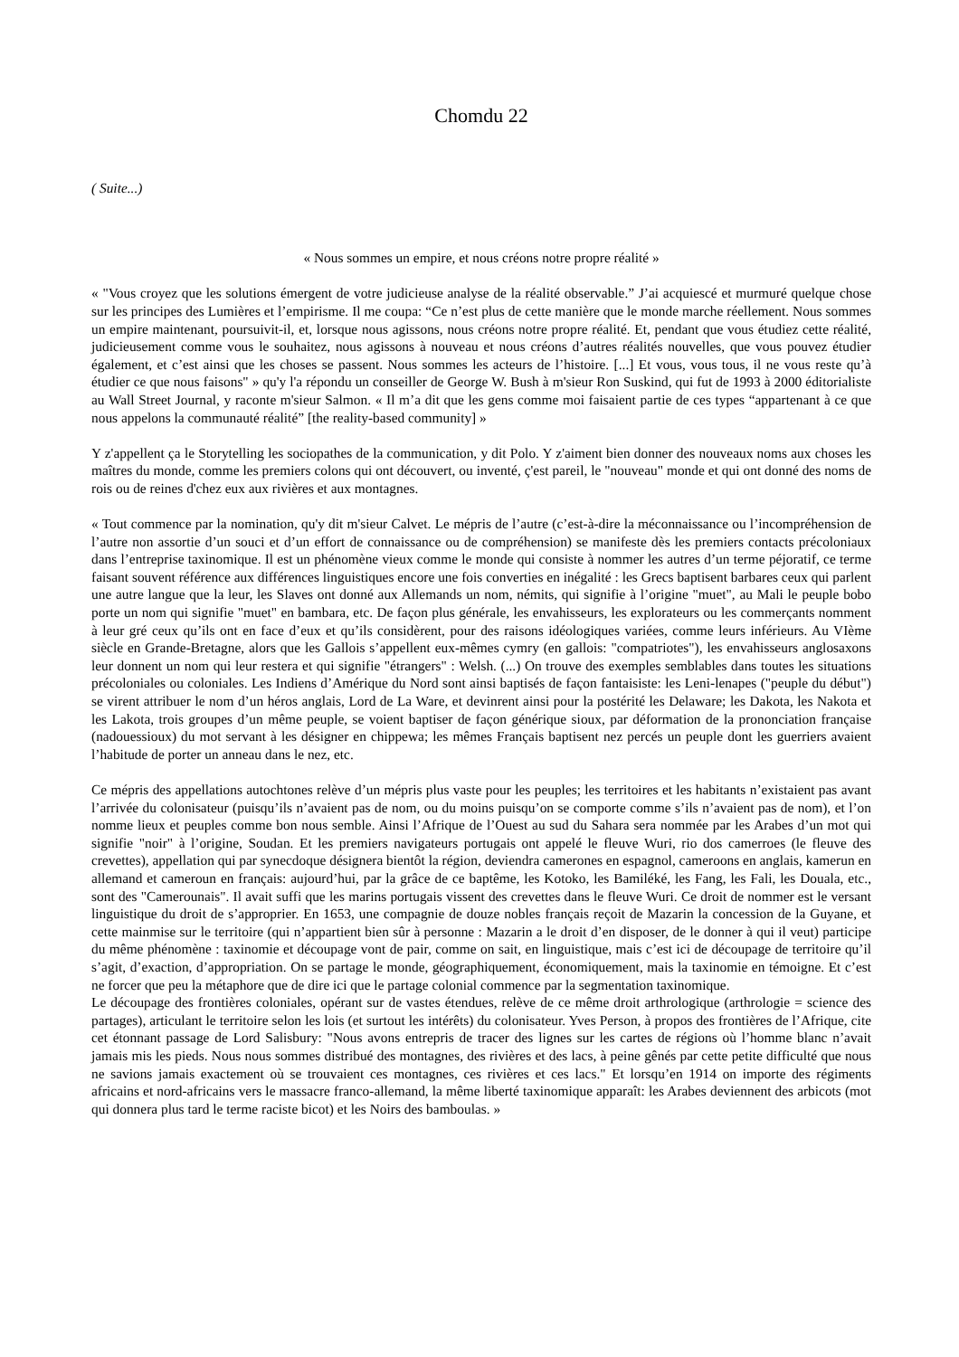Chomdu 22
( Suite...)
« Nous sommes un empire, et nous créons notre propre réalité »
« "Vous croyez que les solutions émergent de votre judicieuse analyse de la réalité observable.” J’ai acquiescé et murmuré quelque chose sur les principes des Lumières et l’empirisme. Il me coupa: “Ce n’est plus de cette manière que le monde marche réellement. Nous sommes un empire maintenant, poursuivit-il, et, lorsque nous agissons, nous créons notre propre réalité. Et, pendant que vous étudiez cette réalité, judicieusement comme vous le souhaitez, nous agissons à nouveau et nous créons d’autres réalités nouvelles, que vous pouvez étudier également, et c’est ainsi que les choses se passent. Nous sommes les acteurs de l’histoire. [...] Et vous, vous tous, il ne vous reste qu’à étudier ce que nous faisons" » qu'y l'a répondu un conseiller de George W. Bush à m'sieur Ron Suskind, qui fut de 1993 à 2000 éditorialiste au Wall Street Journal, y raconte m'sieur Salmon. « Il m’a dit que les gens comme moi faisaient partie de ces types “appartenant à ce que nous appelons la communauté réalité” [the reality-based community] »
Y z'appellent ça le Storytelling les sociopathes de la communication, y dit Polo. Y z'aiment bien donner des nouveaux noms aux choses les maîtres du monde, comme les premiers colons qui ont découvert, ou inventé, ç'est pareil, le "nouveau" monde et qui ont donné des noms de rois ou de reines d'chez eux aux rivières et aux montagnes.
« Tout commence par la nomination, qu'y dit m'sieur Calvet. Le mépris de l’autre (c’est-à-dire la méconnaissance ou l’incompréhension de l’autre non assortie d’un souci et d’un effort de connaissance ou de compréhension) se manifeste dès les premiers contacts précoloniaux dans l’entreprise taxinomique. Il est un phénomène vieux comme le monde qui consiste à nommer les autres d’un terme péjoratif, ce terme faisant souvent référence aux différences linguistiques encore une fois converties en inégalité : les Grecs baptisent barbares ceux qui parlent une autre langue que la leur, les Slaves ont donné aux Allemands un nom, némits, qui signifie à l’origine "muet", au Mali le peuple bobo porte un nom qui signifie "muet" en bambara, etc. De façon plus générale, les envahisseurs, les explorateurs ou les commerçants nomment à leur gré ceux qu’ils ont en face d’eux et qu’ils considèrent, pour des raisons idéologiques variées, comme leurs inférieurs. Au VIème siècle en Grande-Bretagne, alors que les Gallois s’appellent eux-mêmes cymry (en gallois: "compatriotes"), les envahisseurs anglosaxons leur donnent un nom qui leur restera et qui signifie "étrangers" : Welsh. (...) On trouve des exemples semblables dans toutes les situations précoloniales ou coloniales. Les Indiens d’Amérique du Nord sont ainsi baptisés de façon fantaisiste: les Leni-lenapes ("peuple du début") se virent attribuer le nom d’un héros anglais, Lord de La Ware, et devinrent ainsi pour la postérité les Delaware; les Dakota, les Nakota et les Lakota, trois groupes d’un même peuple, se voient baptiser de façon générique sioux, par déformation de la prononciation française (nadouessioux) du mot servant à les désigner en chippewa; les mêmes Français baptisent nez percés un peuple dont les guerriers avaient l’habitude de porter un anneau dans le nez, etc.
Ce mépris des appellations autochtones relève d’un mépris plus vaste pour les peuples; les territoires et les habitants n’existaient pas avant l’arrivée du colonisateur (puisqu’ils n’avaient pas de nom, ou du moins puisqu’on se comporte comme s’ils n’avaient pas de nom), et l’on nomme lieux et peuples comme bon nous semble. Ainsi l’Afrique de l’Ouest au sud du Sahara sera nommée par les Arabes d’un mot qui signifie "noir" à l’origine, Soudan. Et les premiers navigateurs portugais ont appelé le fleuve Wuri, rio dos camerroes (le fleuve des crevettes), appellation qui par synecdoque désignera bientôt la région, deviendra camerones en espagnol, cameroons en anglais, kamerun en allemand et cameroun en français: aujourd’hui, par la grâce de ce baptême, les Kotoko, les Bamiléké, les Fang, les Fali, les Douala, etc., sont des "Camerounais". Il avait suffi que les marins portugais vissent des crevettes dans le fleuve Wuri. Ce droit de nommer est le versant linguistique du droit de s’approprier. En 1653, une compagnie de douze nobles français reçoit de Mazarin la concession de la Guyane, et cette mainmise sur le territoire (qui n’appartient bien sûr à personne : Mazarin a le droit d’en disposer, de le donner à qui il veut) participe du même phénomène : taxinomie et découpage vont de pair, comme on sait, en linguistique, mais c’est ici de découpage de territoire qu’il s’agit, d’exaction, d’appropriation. On se partage le monde, géographiquement, économiquement, mais la taxinomie en témoigne. Et c’est ne forcer que peu la métaphore que de dire ici que le partage colonial commence par la segmentation taxinomique.
Le découpage des frontières coloniales, opérant sur de vastes étendues, relève de ce même droit arthrologique (arthrologie = science des partages), articulant le territoire selon les lois (et surtout les intérêts) du colonisateur. Yves Person, à propos des frontières de l’Afrique, cite cet étonnant passage de Lord Salisbury: "Nous avons entrepris de tracer des lignes sur les cartes de régions où l’homme blanc n’avait jamais mis les pieds. Nous nous sommes distribué des montagnes, des rivières et des lacs, à peine gênés par cette petite difficulté que nous ne savions jamais exactement où se trouvaient ces montagnes, ces rivières et ces lacs." Et lorsqu’en 1914 on importe des régiments africains et nord-africains vers le massacre franco-allemand, la même liberté taxinomique apparaît: les Arabes deviennent des arbicots (mot qui donnera plus tard le terme raciste bicot) et les Noirs des bamboulas. »